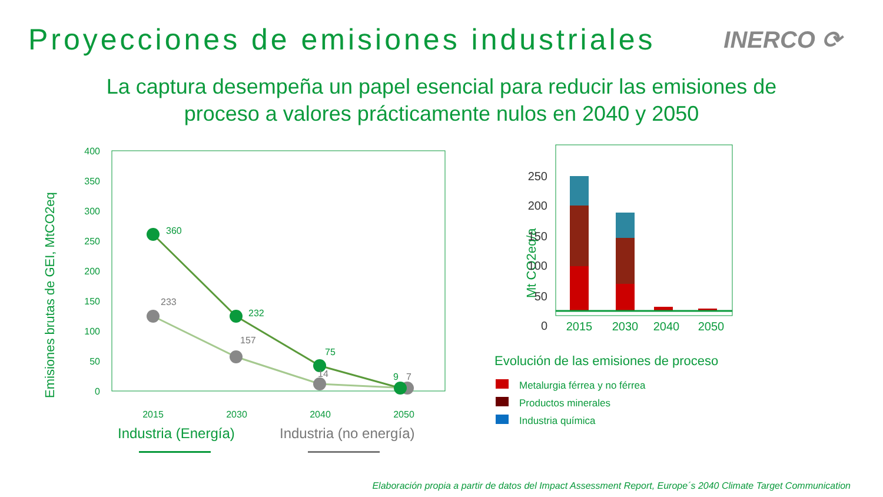Proyecciones de emisiones industriales
INERCO ⟳
La captura desempeña un papel esencial para reducir las emisiones de
proceso a valores prácticamente nulos en 2040 y 2050
Emisiones brutas de GEI, MtCO2eq
400
350
300
250
200
150
100
50
0
360
232
75
9
233
157
14
7
2015
2030
2040
2050
Industria (Energía)
Industria (no energía)
Mt CO2eq/a
250
200
150
100
50
0
2015
2030
2040
2050
Evolución de las emisiones de proceso
Metalurgia férrea y no férrea
Productos minerales
Industria química
Elaboración propia a partir de datos del Impact Assessment Report, Europe´s 2040 Climate Target Communication